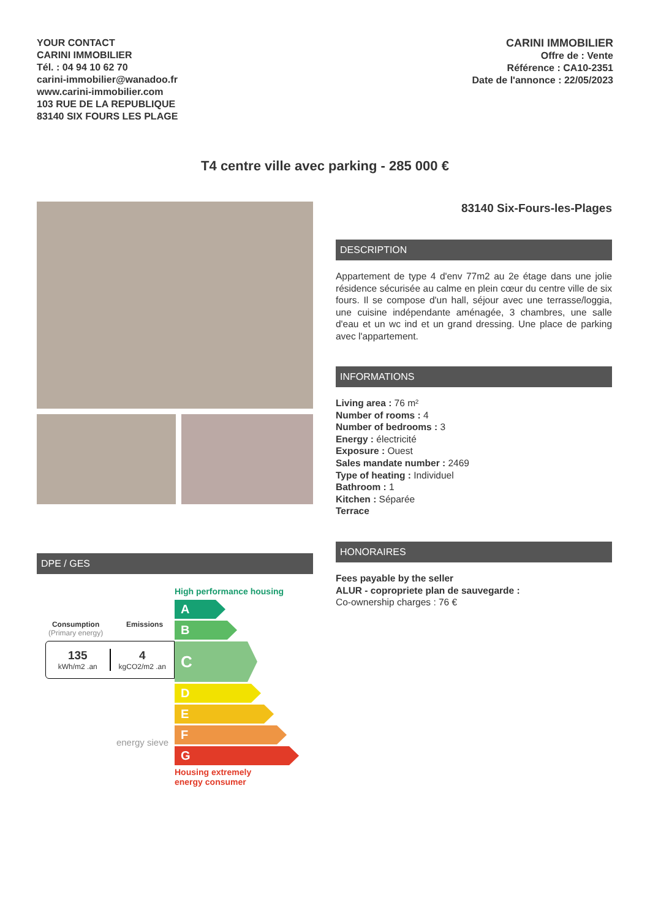YOUR CONTACT
CARINI IMMOBILIER
Tél. : 04 94 10 62 70
carini-immobilier@wanadoo.fr
www.carini-immobilier.com
103 RUE DE LA REPUBLIQUE
83140 SIX FOURS LES PLAGE
CARINI IMMOBILIER
Offre de : Vente
Référence : CA10-2351
Date de l'annonce : 22/05/2023
T4 centre ville avec parking - 285 000 €
DPE / GES
Consumption
(Primary energy)
Emissions
135
kWh/m2 .an
4
kgCO2/m2 .an
energy sieve
High performance housing
A
B
C
D
E
F
G
Housing extremely
energy consumer
83140 Six-Fours-les-Plages
DESCRIPTION
Appartement de type 4 d'env 77m2 au 2e étage dans une jolie résidence sécurisée au calme en plein cœur du centre ville de six fours. Il se compose d'un hall, séjour avec une terrasse/loggia, une cuisine indépendante aménagée, 3 chambres, une salle d'eau et un wc ind et un grand dressing. Une place de parking avec l'appartement.
INFORMATIONS
Living area : 76 m²
Number of rooms : 4
Number of bedrooms : 3
Energy : électricité
Exposure : Ouest
Sales mandate number : 2469
Type of heating : Individuel
Bathroom : 1
Kitchen : Séparée
Terrace
HONORAIRES
Fees payable by the seller
ALUR - copropriete plan de sauvegarde :
Co-ownership charges : 76 €